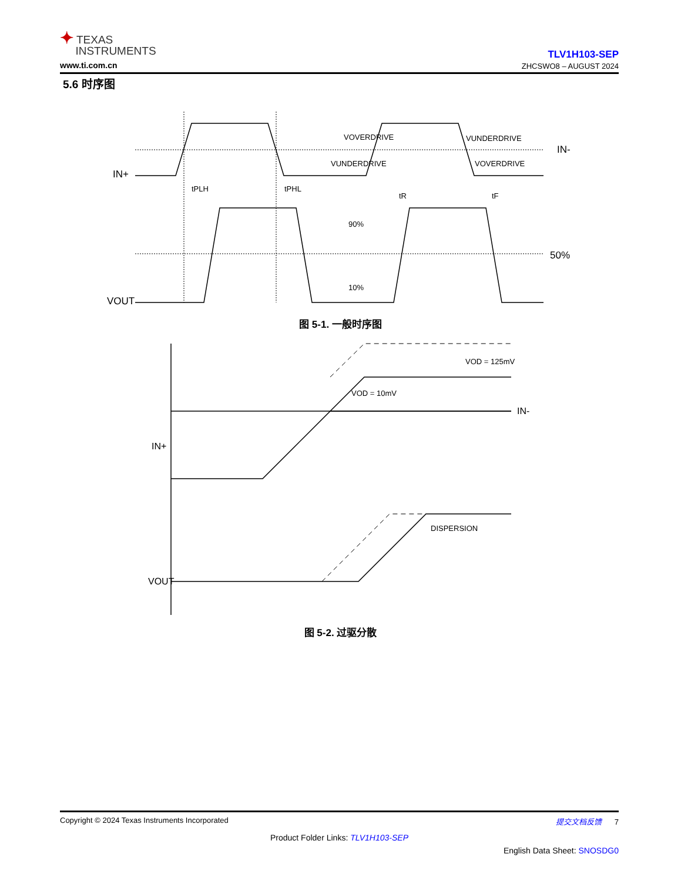✦ TEXAS
INSTRUMENTS
www.ti.com.cn
TLV1H103-SEP
ZHCSWO8 – AUGUST 2024
5.6 时序图
IN+
IN-
VOUT
50%
90%
10%
tPLH
tPHL
tR
tF
VOVERDRIVE
VUNDERDRIVE
VUNDERDRIVE
VOVERDRIVE
IN+
IN-
VOUT
VOD = 125mV
VOD = 10mV
DISPERSION
图 5-1. 一般时序图
图 5-2. 过驱分散
Copyright © 2024 Texas Instruments Incorporated 提交文档反馈 7
Product Folder Links: TLV1H103-SEP
English Data Sheet: SNOSDG0